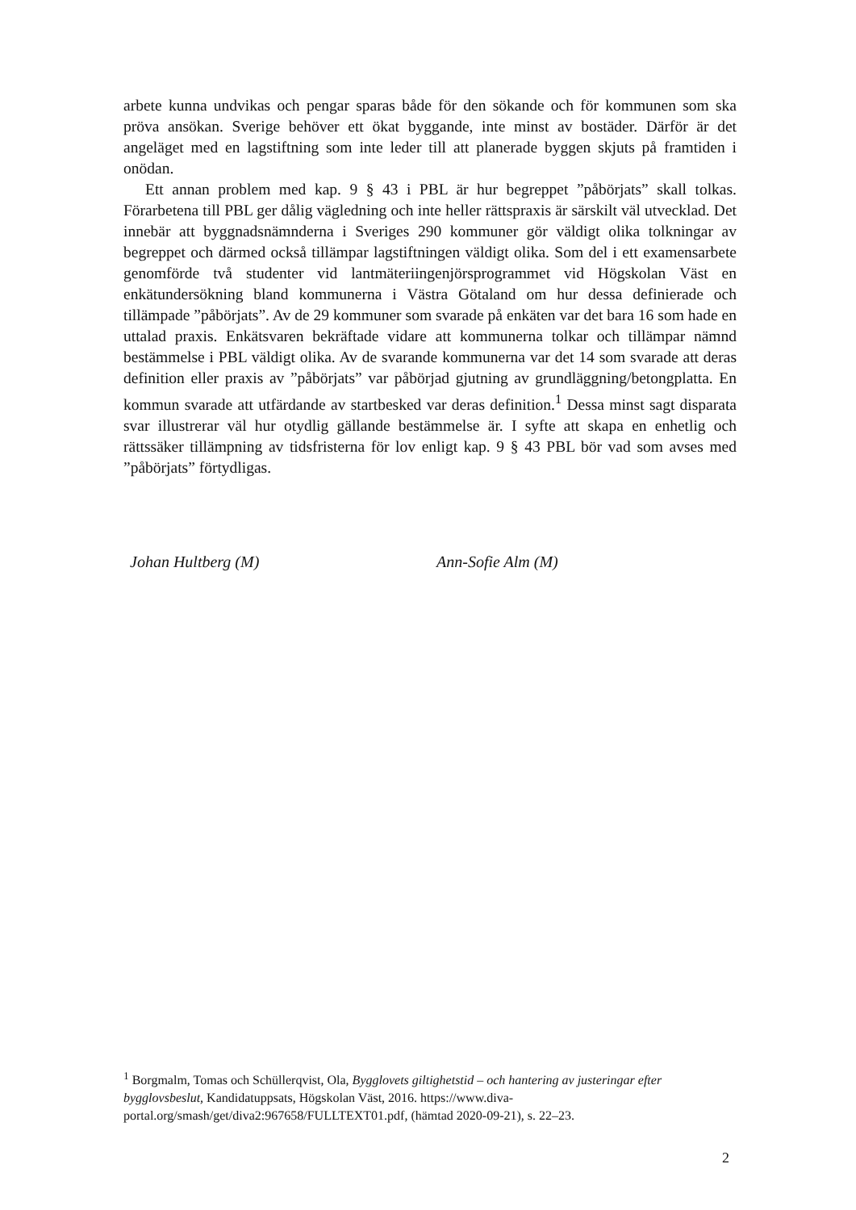arbete kunna undvikas och pengar sparas både för den sökande och för kommunen som ska pröva ansökan. Sverige behöver ett ökat byggande, inte minst av bostäder. Därför är det angeläget med en lagstiftning som inte leder till att planerade byggen skjuts på framtiden i onödan.
Ett annan problem med kap. 9 § 43 i PBL är hur begreppet ”påbörjats” skall tolkas. Förarbetena till PBL ger dålig vägledning och inte heller rättspraxis är särskilt väl utvecklad. Det innebär att byggnadsnämnderna i Sveriges 290 kommuner gör väldigt olika tolkningar av begreppet och därmed också tillämpar lagstiftningen väldigt olika. Som del i ett examensarbete genomförde två studenter vid lantmäteriingenjörsprogrammet vid Högskolan Väst en enkätundersökning bland kommunerna i Västra Götaland om hur dessa definierade och tillämpade ”påbörjats”. Av de 29 kommuner som svarade på enkäten var det bara 16 som hade en uttalad praxis. Enkätsvaren bekräftade vidare att kommunerna tolkar och tillämpar nämnd bestämmelse i PBL väldigt olika. Av de svarande kommunerna var det 14 som svarade att deras definition eller praxis av ”påbörjats” var påbörjad gjutning av grundläggning/betongplatta. En kommun svarade att utfärdande av startbesked var deras definition.<sup>1</sup> Dessa minst sagt disparata svar illustrerar väl hur otydlig gällande bestämmelse är. I syfte att skapa en enhetlig och rättssäker tillämpning av tidsfristerna för lov enligt kap. 9 § 43 PBL bör vad som avses med ”påbörjats” förtydligas.
Johan Hultberg (M) Ann-Sofie Alm (M)
<sup>1</sup> Borgmalm, Tomas och Schüllerqvist, Ola, Bygglovets giltighetstid – och hantering av justeringar efter bygglovsbeslut, Kandidatuppsats, Högskolan Väst, 2016. https://www.diva-portal.org/smash/get/diva2:967658/FULLTEXT01.pdf, (hämtad 2020-09-21), s. 22–23.
2